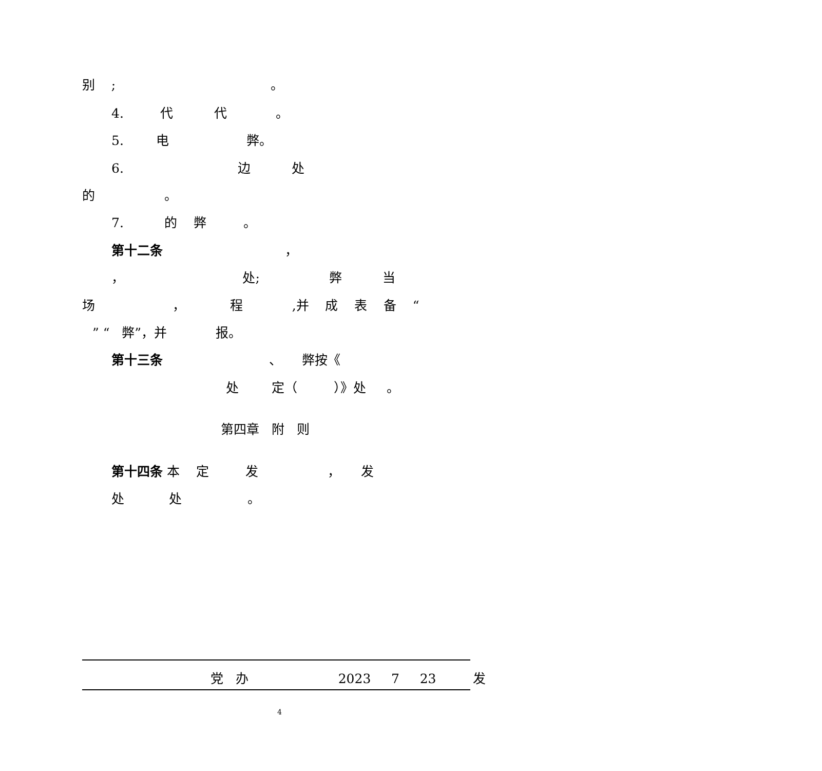别 ; 。
4. 代 代 。
5. 电 弊。
6. 边 处
的 。
7. 的 弊 。
第十二条 ，
， 处; 弊 当
场 ， 程 ,并 成 表 备 “
” “ 弊”，并 报。
第十三条 、 弊按《
处 定（ ）》处 。
第四章 附 则
第十四条 本 定 发 ， 发
处 处 。
党 办 2023 7 23 发
4